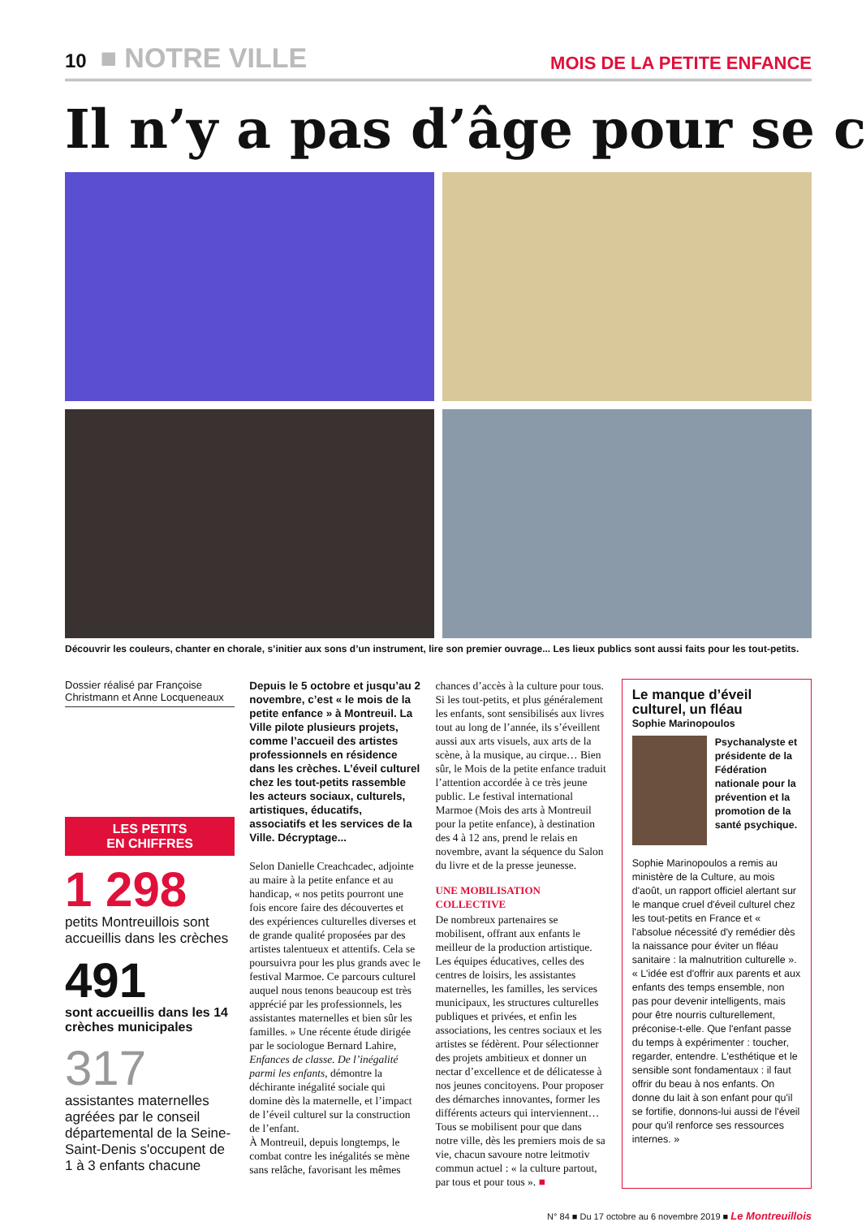10 ■ NOTRE VILLE
MOIS DE LA PETITE ENFANCE
Il n’y a pas d’âge pour se c
Découvrir les couleurs, chanter en chorale, s’initier aux sons d’un instrument, lire son premier ouvrage... Les lieux publics sont aussi faits pour les tout-petits.
Dossier réalisé par Françoise Christmann et Anne Locqueneaux
LES PETITS
EN CHIFFRES
1 298
petits Montreuillois sont accueillis dans les crèches
491
sont accueillis dans les 14 crèches municipales
317
assistantes maternelles agréées par le conseil départemental de la Seine-Saint-Denis s'occupent de 1 à 3 enfants chacune
Depuis le 5 octobre et jusqu’au 2 novembre, c’est « le mois de la petite enfance » à Montreuil. La Ville pilote plusieurs projets, comme l’accueil des artistes professionnels en résidence dans les crèches. L’éveil culturel chez les tout-petits rassemble les acteurs sociaux, culturels, artistiques, éducatifs, associatifs et les services de la Ville. Décryptage...
Selon Danielle Creachcadec, adjointe au maire à la petite enfance et au handicap, « nos petits pourront une fois encore faire des découvertes et des expériences culturelles diverses et de grande qualité proposées par des artistes talentueux et attentifs. Cela se poursuivra pour les plus grands avec le festival Marmoe. Ce parcours culturel auquel nous tenons beaucoup est très apprécié par les professionnels, les assistantes maternelles et bien sûr les familles. » Une récente étude dirigée par le sociologue Bernard Lahire, Enfances de classe. De l’inégalité parmi les enfants, démontre la déchirante inégalité sociale qui domine dès la maternelle, et l’impact de l’éveil culturel sur la construction de l’enfant.
À Montreuil, depuis longtemps, le combat contre les inégalités se mène sans relâche, favorisant les mêmes
chances d’accès à la culture pour tous. Si les tout-petits, et plus généralement les enfants, sont sensibilisés aux livres tout au long de l’année, ils s’éveillent aussi aux arts visuels, aux arts de la scène, à la musique, au cirque… Bien sûr, le Mois de la petite enfance traduit l’attention accordée à ce très jeune public. Le festival international Marmoe (Mois des arts à Montreuil pour la petite enfance), à destination des 4 à 12 ans, prend le relais en novembre, avant la séquence du Salon du livre et de la presse jeunesse.
UNE MOBILISATION COLLECTIVE
De nombreux partenaires se mobilisent, offrant aux enfants le meilleur de la production artistique. Les équipes éducatives, celles des centres de loisirs, les assistantes maternelles, les familles, les services municipaux, les structures culturelles publiques et privées, et enfin les associations, les centres sociaux et les artistes se fédèrent. Pour sélectionner des projets ambitieux et donner un nectar d’excellence et de délicatesse à nos jeunes concitoyens. Pour proposer des démarches innovantes, former les différents acteurs qui interviennent… Tous se mobilisent pour que dans notre ville, dès les premiers mois de sa vie, chacun savoure notre leitmotiv commun actuel : « la culture partout, par tous et pour tous ». ■
Le manque d’éveil culturel, un fléau
Sophie Marinopoulos
Psychanalyste et présidente de la Fédération nationale pour la prévention et la promotion de la santé psychique.
Sophie Marinopoulos a remis au ministère de la Culture, au mois d'août, un rapport officiel alertant sur le manque cruel d'éveil culturel chez les tout-petits en France et « l'absolue nécessité d'y remédier dès la naissance pour éviter un fléau sanitaire : la malnutrition culturelle ». « L'idée est d'offrir aux parents et aux enfants des temps ensemble, non pas pour devenir intelligents, mais pour être nourris culturellement, préconise-t-elle. Que l'enfant passe du temps à expérimenter : toucher, regarder, entendre. L'esthétique et le sensible sont fondamentaux : il faut offrir du beau à nos enfants. On donne du lait à son enfant pour qu'il se fortifie, donnons-lui aussi de l'éveil pour qu'il renforce ses ressources internes. »
N° 84 ■ Du 17 octobre au 6 novembre 2019 ■ Le Montreuillois